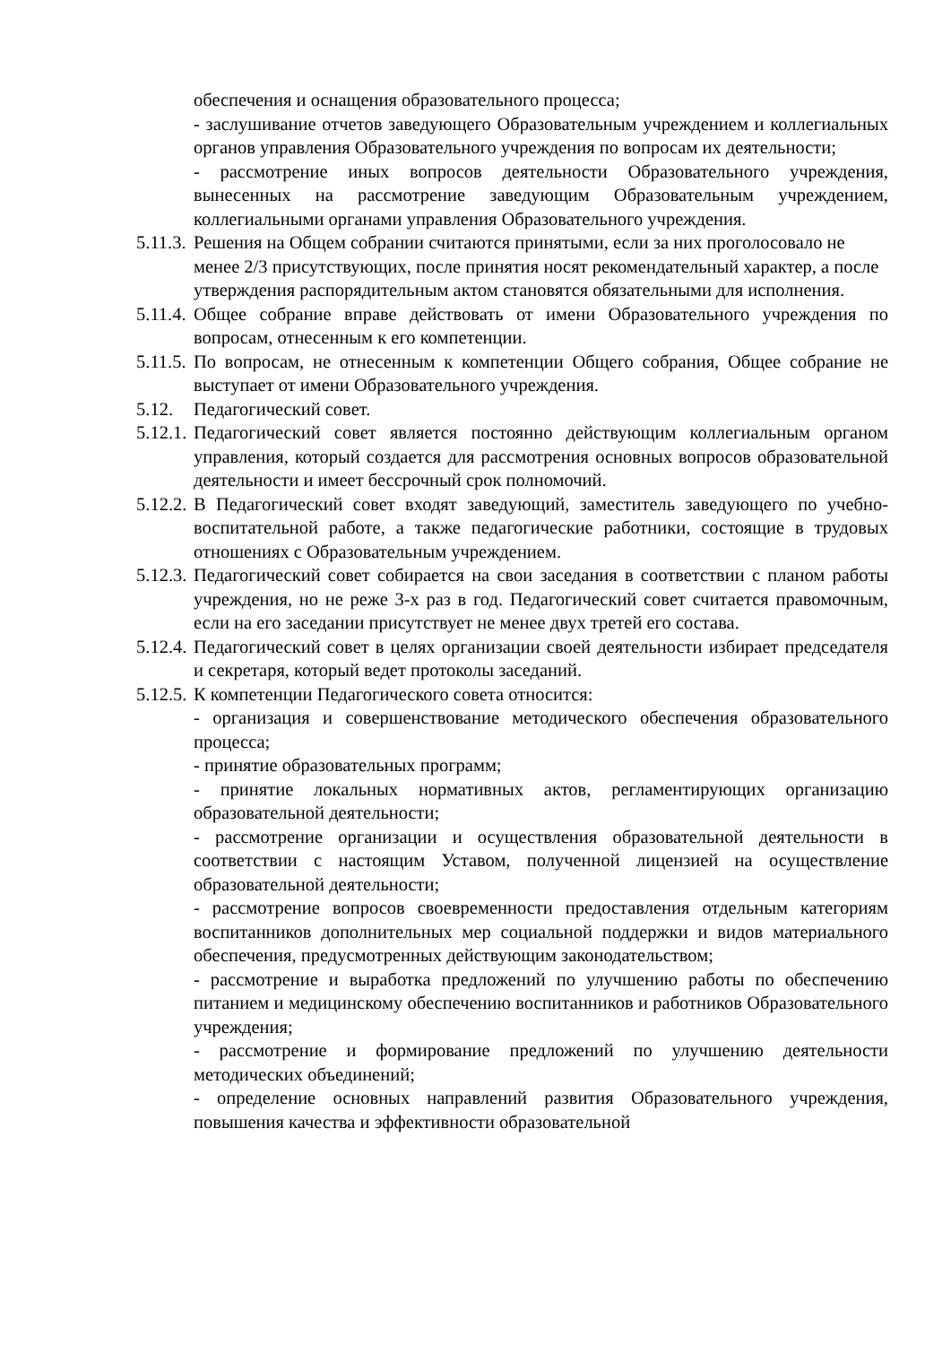обеспечения и оснащения образовательного процесса;
- заслушивание отчетов заведующего Образовательным учреждением и коллегиальных органов управления Образовательного учреждения по вопросам их деятельности;
- рассмотрение иных вопросов деятельности Образовательного учреждения, вынесенных на рассмотрение заведующим Образовательным учреждением, коллегиальными органами управления Образовательного учреждения.
5.11.3. Решения на Общем собрании считаются принятыми, если за них проголосовало не менее 2/3 присутствующих, после принятия носят рекомендательный характер, а после утверждения распорядительным актом становятся обязательными для исполнения.
5.11.4. Общее собрание вправе действовать от имени Образовательного учреждения по вопросам, отнесенным к его компетенции.
5.11.5. По вопросам, не отнесенным к компетенции Общего собрания, Общее собрание не выступает от имени Образовательного учреждения.
5.12. Педагогический совет.
5.12.1. Педагогический совет является постоянно действующим коллегиальным органом управления, который создается для рассмотрения основных вопросов образовательной деятельности и имеет бессрочный срок полномочий.
5.12.2. В Педагогический совет входят заведующий, заместитель заведующего по учебно-воспитательной работе, а также педагогические работники, состоящие в трудовых отношениях с Образовательным учреждением.
5.12.3. Педагогический совет собирается на свои заседания в соответствии с планом работы учреждения, но не реже 3-х раз в год. Педагогический совет считается правомочным, если на его заседании присутствует не менее двух третей его состава.
5.12.4. Педагогический совет в целях организации своей деятельности избирает председателя и секретаря, который ведет протоколы заседаний.
5.12.5. К компетенции Педагогического совета относится:
- организация и совершенствование методического обеспечения образовательного процесса;
- принятие образовательных программ;
- принятие локальных нормативных актов, регламентирующих организацию образовательной деятельности;
- рассмотрение организации и осуществления образовательной деятельности в соответствии с настоящим Уставом, полученной лицензией на осуществление образовательной деятельности;
- рассмотрение вопросов своевременности предоставления отдельным категориям воспитанников дополнительных мер социальной поддержки и видов материального обеспечения, предусмотренных действующим законодательством;
- рассмотрение и выработка предложений по улучшению работы по обеспечению питанием и медицинскому обеспечению воспитанников и работников Образовательного учреждения;
- рассмотрение и формирование предложений по улучшению деятельности методических объединений;
- определение основных направлений развития Образовательного учреждения, повышения качества и эффективности образовательной